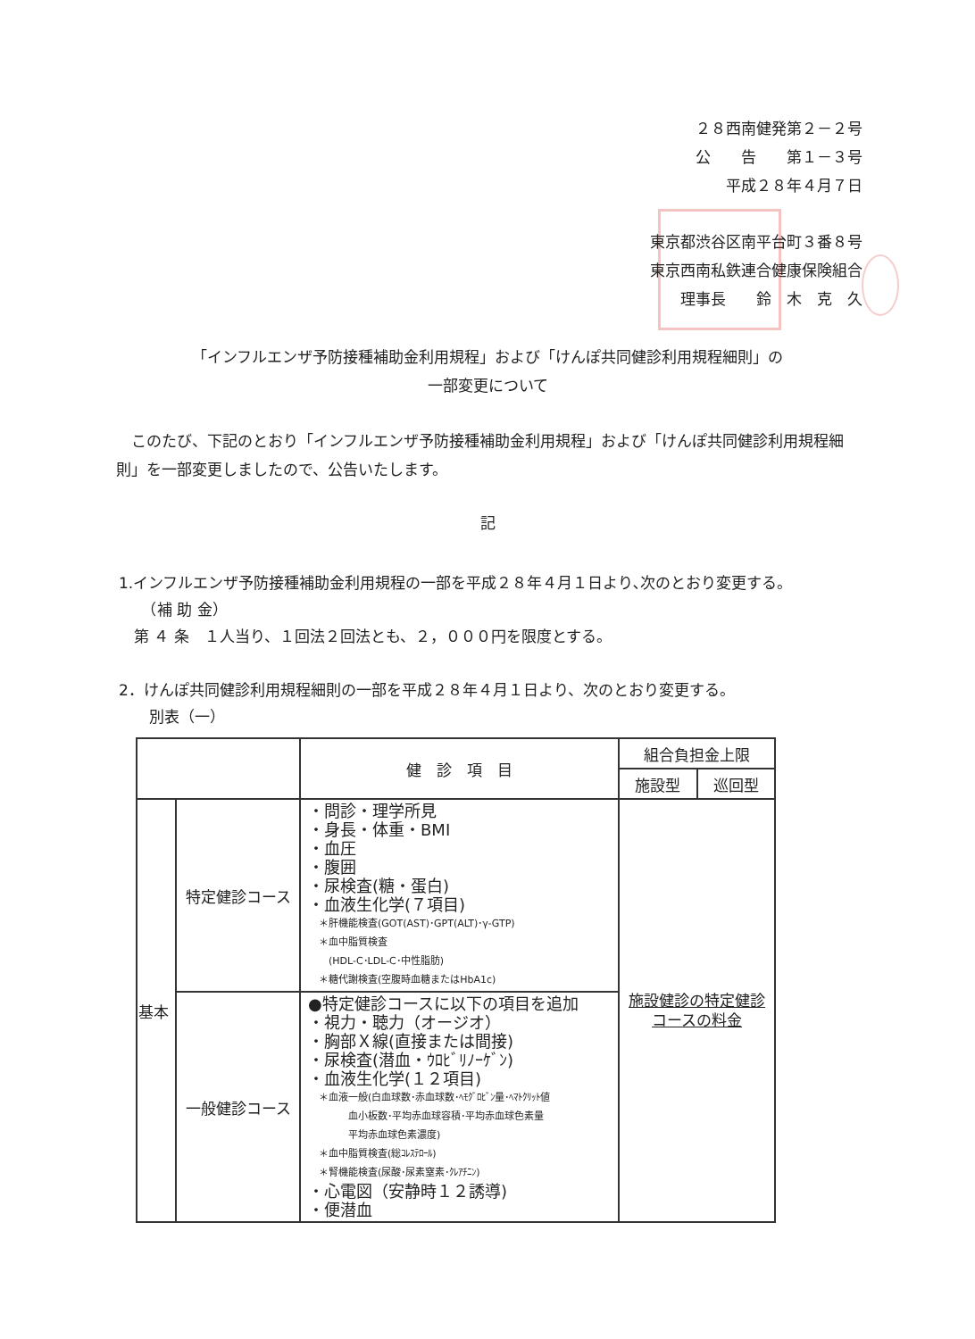２８西南健発第２－２号
公　　告　　第１－３号
平成２８年４月７日
東京都渋谷区南平台町３番８号
東京西南私鉄連合健康保険組合
理事長　　鈴　木　克　久
「インフルエンザ予防接種補助金利用規程」および「けんぽ共同健診利用規程細則」の
一部変更について
このたび、下記のとおり「インフルエンザ予防接種補助金利用規程」および「けんぽ共同健診利用規程細則」を一部変更しましたので、公告いたします。
記
1.インフルエンザ予防接種補助金利用規程の一部を平成２８年４月１日より､次のとおり変更する。
　　（補 助 金）
　第 ４ 条　１人当り、１回法２回法とも、２，０００円を限度とする。
2．けんぽ共同健診利用規程細則の一部を平成２８年４月１日より、次のとおり変更する。
　　別表（一）
| | | 健 診 項 目 | 組合負担金上限 | |
| --- | --- | --- | --- | --- |
| | | | 施設型 | 巡回型 |
| 基本 | 特定健診コース | ・問診・理学所見 ・身長・体重・BMI ・血圧 ・腹囲 ・尿検査(糖・蛋白) ・血液生化学(７項目) ＊肝機能検査(GOT(AST)･GPT(ALT)･γ-GTP) ＊血中脂質検査 (HDL-C･LDL-C･中性脂肪) ＊糖代謝検査(空腹時血糖またはHbA1c) | 施設健診の特定健診 コースの料金 | |
| | 一般健診コース | ●特定健診コースに以下の項目を追加 ・視力・聴力（オージオ） ・胸部Ｘ線(直接または間接) ・尿検査(潜血・ｳﾛﾋﾞﾘﾉｰｹﾞﾝ) ・血液生化学(１２項目) ＊血液一般(白血球数･赤血球数･ﾍﾓｸﾞﾛﾋﾞﾝ量･ﾍﾏﾄｸﾘｯﾄ値 血小板数･平均赤血球容積･平均赤血球色素量 平均赤血球色素濃度) ＊血中脂質検査(総ｺﾚｽﾃﾛｰﾙ) ＊腎機能検査(尿酸･尿素窒素･ｸﾚｱﾁﾆﾝ) ・心電図（安静時１２誘導) ・便潜血 | | |